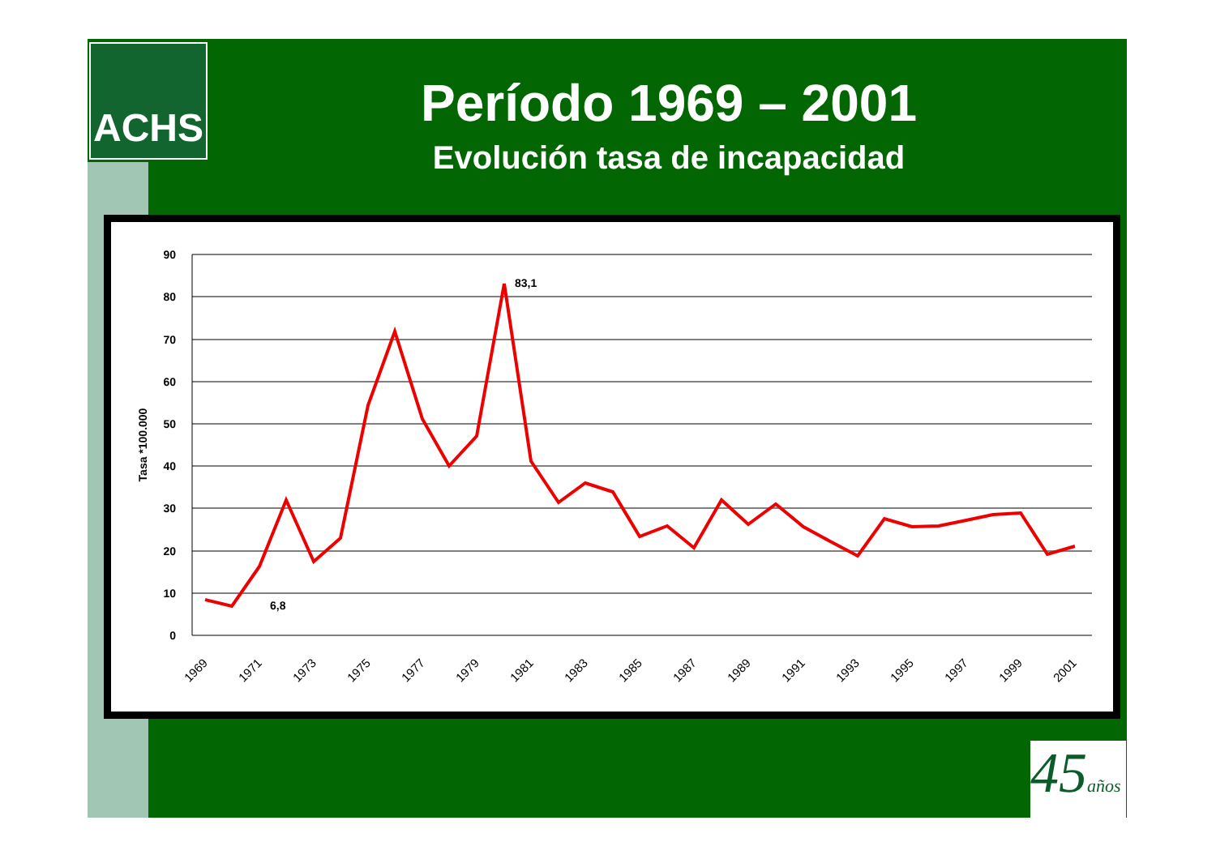ACHS
Período 1969 – 2001
Evolución tasa de incapacidad
90
80
70
60
50
40
30
20
10
0
Tasa *100.000
6,8
83,1
1969
1971
1973
1975
1977
1979
1981
1983
1985
1987
1989
1991
1993
1995
1997
1999
2001
45años